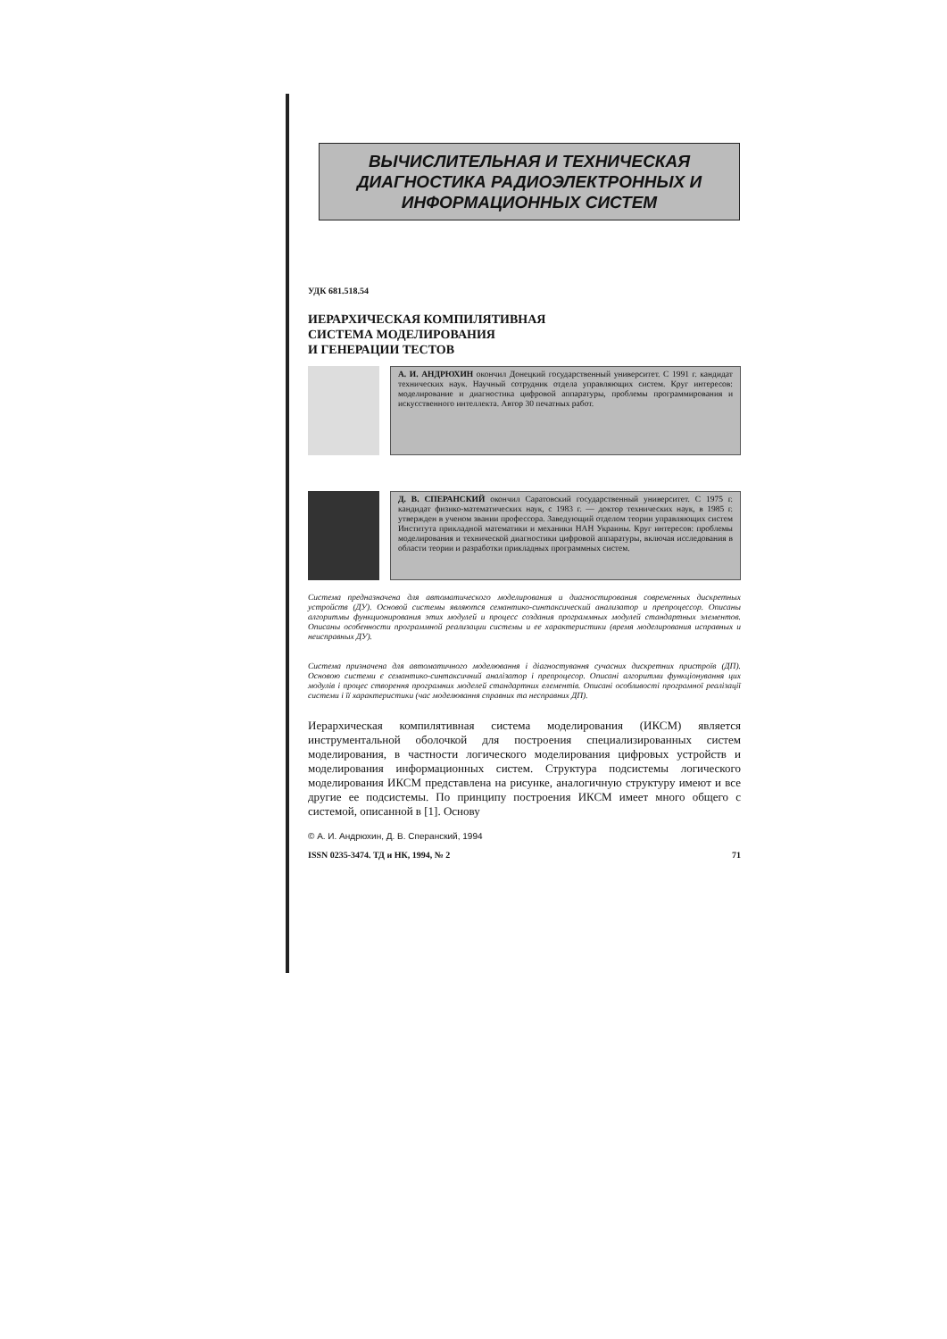ВЫЧИСЛИТЕЛЬНАЯ И ТЕХНИЧЕСКАЯ ДИАГНОСТИКА РАДИОЭЛЕКТРОННЫХ И ИНФОРМАЦИОННЫХ СИСТЕМ
УДК 681.518.54
ИЕРАРХИЧЕСКАЯ КОМПИЛЯТИВНАЯ
СИСТЕМА МОДЕЛИРОВАНИЯ
И ГЕНЕРАЦИИ ТЕСТОВ
А. И. АНДРЮХИН окончил Донецкий государственный университет. С 1991 г. кандидат технических наук. Научный сотрудник отдела управляющих систем. Круг интересов: моделирование и диагностика цифровой аппаратуры, проблемы программирования и искусственного интеллекта. Автор 30 печатных работ.
Д. В. СПЕРАНСКИЙ окончил Саратовский государственный университет. С 1975 г. кандидат физико-математических наук, с 1983 г. — доктор технических наук, в 1985 г. утвержден в ученом звании профессора. Заведующий отделом теории управляющих систем Института прикладной математики и механики НАН Украины. Круг интересов: проблемы моделирования и технической диагностики цифровой аппаратуры, включая исследования в области теории и разработки прикладных программных систем.
Система предназначена для автоматического моделирования и диагностирования современных дискретных устройств (ДУ). Основой системы являются семантико-синтаксический анализатор и препроцессор. Описаны алгоритмы функционирования этих модулей и процесс создания программных модулей стандартных элементов. Описаны особенности программной реализации системы и ее характеристики (время моделирования исправных и неисправных ДУ).
Система призначена для автоматичного моделювання і діагностування сучасних дискретних пристроїв (ДП). Основою системи є семантико-синтаксичний аналізатор і препроцесор. Описані алгоритми функціонування цих модулів і процес створення програмних моделей стандартних елементів. Описані особливості програмної реалізації системи і її характеристики (час моделювання справних та несправних ДП).
Иерархическая компилятивная система моделирования (ИКСМ) является инструментальной оболочкой для построения специализированных систем моделирования, в частности логического моделирования цифровых устройств и моделирования информационных систем. Структура подсистемы логического моделирования ИКСМ представлена на рисунке, аналогичную структуру имеют и все другие ее подсистемы. По принципу построения ИКСМ имеет много общего с системой, описанной в [1]. Основу
© А. И. Андрюхин, Д. В. Сперанский, 1994
ISSN 0235-3474. ТД и НК, 1994, № 2 71